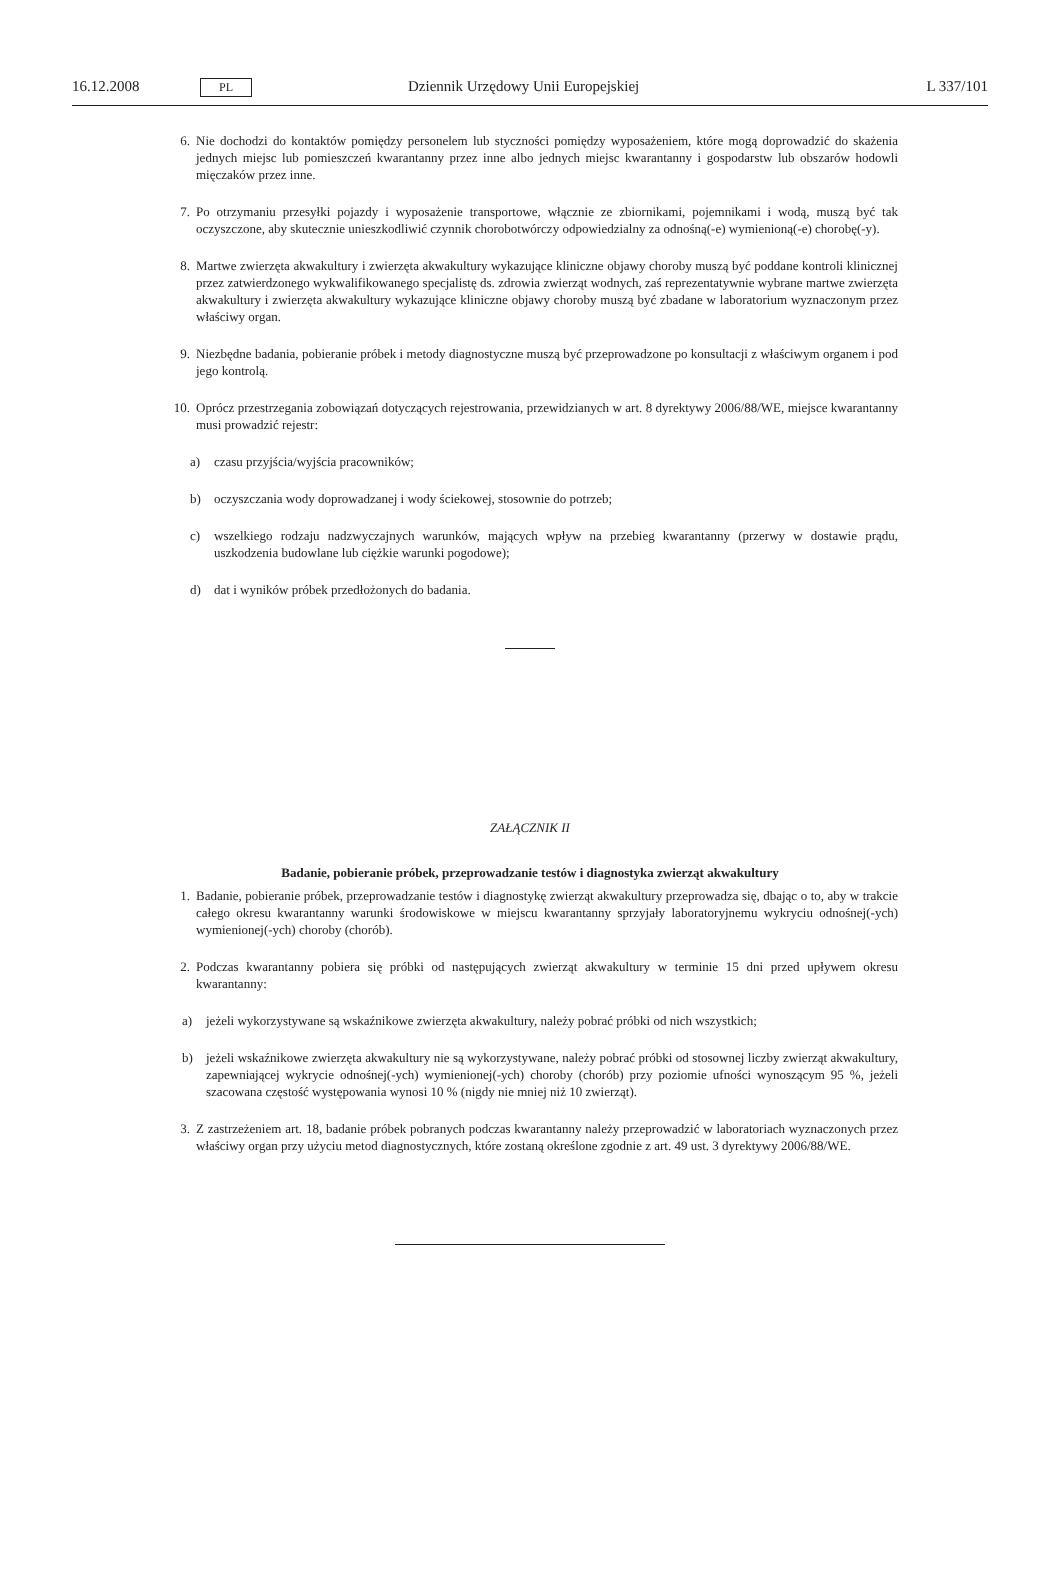16.12.2008 PL Dziennik Urzędowy Unii Europejskiej L 337/101
6. Nie dochodzi do kontaktów pomiędzy personelem lub styczności pomiędzy wyposażeniem, które mogą doprowadzić do skażenia jednych miejsc lub pomieszczeń kwarantanny przez inne albo jednych miejsc kwarantanny i gospodarstw lub obszarów hodowli mięczaków przez inne.
7. Po otrzymaniu przesyłki pojazdy i wyposażenie transportowe, włącznie ze zbiornikami, pojemnikami i wodą, muszą być tak oczyszczone, aby skutecznie unieszkodliwić czynnik chorobotwórczy odpowiedzialny za odnośną(-e) wymienioną(-e) chorobę(-y).
8. Martwe zwierzęta akwakultury i zwierzęta akwakultury wykazujące kliniczne objawy choroby muszą być poddane kontroli klinicznej przez zatwierdzonego wykwalifikowanego specjalistę ds. zdrowia zwierząt wodnych, zaś reprezentatywnie wybrane martwe zwierzęta akwakultury i zwierzęta akwakultury wykazujące kliniczne objawy choroby muszą być zbadane w laboratorium wyznaczonym przez właściwy organ.
9. Niezbędne badania, pobieranie próbek i metody diagnostyczne muszą być przeprowadzone po konsultacji z właściwym organem i pod jego kontrolą.
10. Oprócz przestrzegania zobowiązań dotyczących rejestrowania, przewidzianych w art. 8 dyrektywy 2006/88/WE, miejsce kwarantanny musi prowadzić rejestr:
a) czasu przyjścia/wyjścia pracowników;
b) oczyszczania wody doprowadzanej i wody ściekowej, stosownie do potrzeb;
c) wszelkiego rodzaju nadzwyczajnych warunków, mających wpływ na przebieg kwarantanny (przerwy w dostawie prądu, uszkodzenia budowlane lub ciężkie warunki pogodowe);
d) dat i wyników próbek przedłożonych do badania.
ZAŁĄCZNIK II
Badanie, pobieranie próbek, przeprowadzanie testów i diagnostyka zwierząt akwakultury
1. Badanie, pobieranie próbek, przeprowadzanie testów i diagnostykę zwierząt akwakultury przeprowadza się, dbając o to, aby w trakcie całego okresu kwarantanny warunki środowiskowe w miejscu kwarantanny sprzyjały laboratoryjnemu wykryciu odnośnej(-ych) wymienionej(-ych) choroby (chorób).
2. Podczas kwarantanny pobiera się próbki od następujących zwierząt akwakultury w terminie 15 dni przed upływem okresu kwarantanny:
a) jeżeli wykorzystywane są wskaźnikowe zwierzęta akwakultury, należy pobrać próbki od nich wszystkich;
b) jeżeli wskaźnikowe zwierzęta akwakultury nie są wykorzystywane, należy pobrać próbki od stosownej liczby zwierząt akwakultury, zapewniającej wykrycie odnośnej(-ych) wymienionej(-ych) choroby (chorób) przy poziomie ufności wynoszącym 95 %, jeżeli szacowana częstość występowania wynosi 10 % (nigdy nie mniej niż 10 zwierząt).
3. Z zastrzeżeniem art. 18, badanie próbek pobranych podczas kwarantanny należy przeprowadzić w laboratoriach wyznaczonych przez właściwy organ przy użyciu metod diagnostycznych, które zostaną określone zgodnie z art. 49 ust. 3 dyrektywy 2006/88/WE.